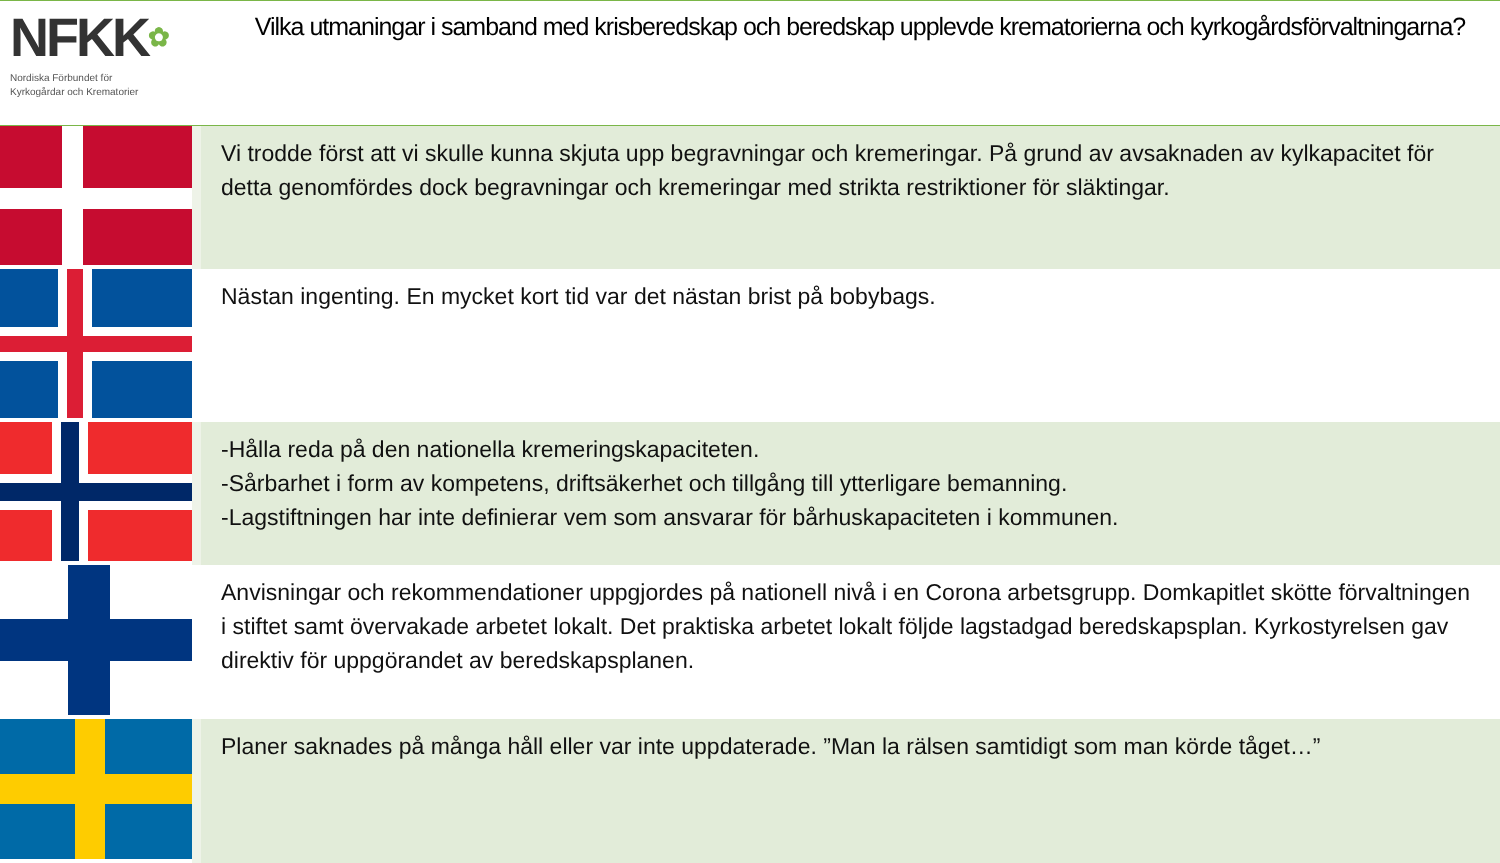NFKK✿
Nordiska Förbundet för
Kyrkogårdar och Krematorier
Vilka utmaningar i samband med krisberedskap och beredskap upplevde krematorierna och kyrkogårdsförvaltningarna?
| | Vi trodde först att vi skulle kunna skjuta upp begravningar och kremeringar. På grund av avsaknaden av kylkapacitet för detta genomfördes dock begravningar och kremeringar med strikta restriktioner för släktingar. |
| | Nästan ingenting. En mycket kort tid var det nästan brist på bobybags. |
| | -Hålla reda på den nationella kremeringskapaciteten. -Sårbarhet i form av kompetens, driftsäkerhet och tillgång till ytterligare bemanning. -Lagstiftningen har inte definierar vem som ansvarar för bårhuskapaciteten i kommunen. |
| | Anvisningar och rekommendationer uppgjordes på nationell nivå i en Corona arbetsgrupp. Domkapitlet skötte förvaltningen i stiftet samt övervakade arbetet lokalt. Det praktiska arbetet lokalt följde lagstadgad beredskapsplan. Kyrkostyrelsen gav direktiv för uppgörandet av beredskapsplanen. |
| | Planer saknades på många håll eller var inte uppdaterade. ”Man la rälsen samtidigt som man körde tåget…” |